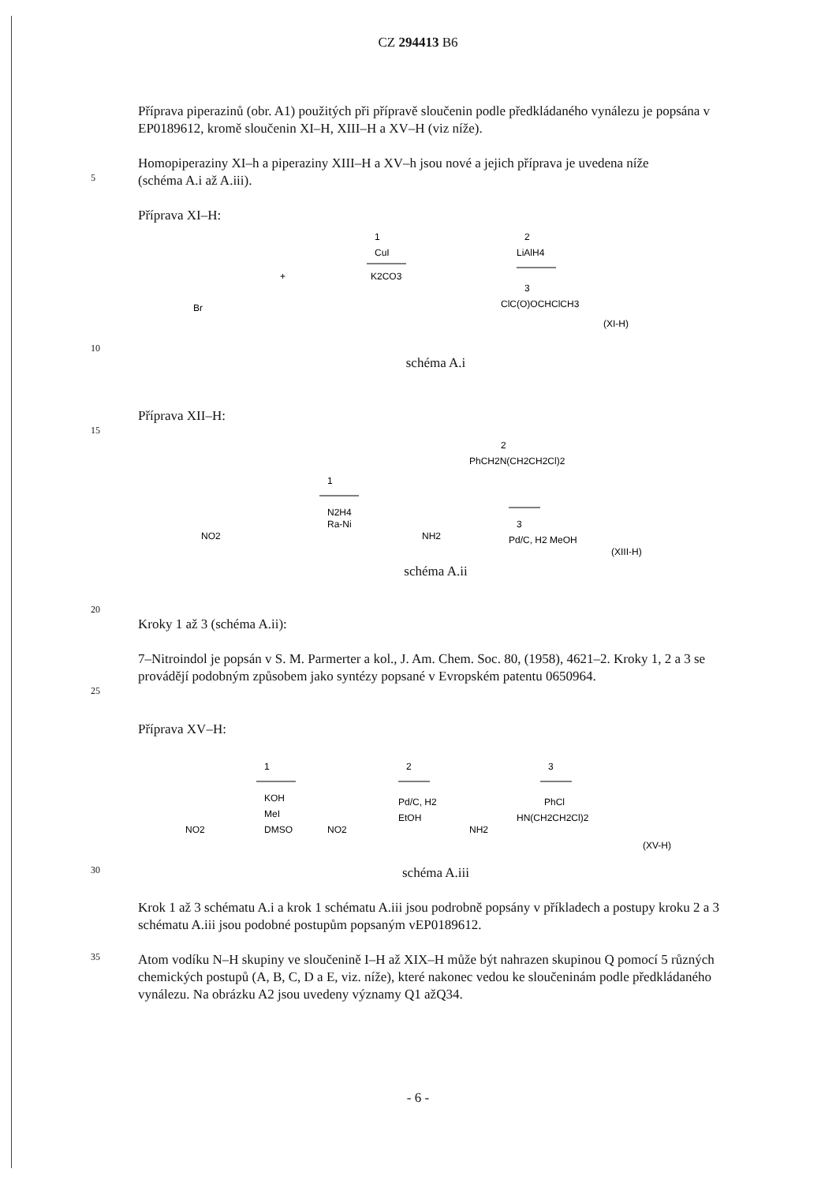CZ 294413 B6
Příprava piperazinů (obr. A1) použitých při přípravě sloučenin podle předkládaného vynálezu je popsána v EP0189612, kromě sloučenin XI–H, XIII–H a XV–H (viz níže).
Homopiperaziny XI–h a piperaziny XIII–H a XV–h jsou nové a jejich příprava je uvedena níže
5
(schéma A.i až A.iii).
Příprava XI–H:
Br
+
1
CuI
K2CO3
2
LiAlH4
3
ClC(O)OCHClCH3
(XI-H)
10
schéma A.i
Příprava XII–H:
15
NO2
1
N2H4
Ra-Ni
NH2
2
PhCH2N(CH2CH2Cl)2
3
Pd/C, H2 MeOH
(XIII-H)
schéma A.ii
20
Kroky 1 až 3 (schéma A.ii):
7–Nitroindol je popsán v S. M. Parmerter a kol., J. Am. Chem. Soc. 80, (1958), 4621–2. Kroky 1, 2 a 3 se provádějí podobným způsobem jako syntézy popsané v Evropském patentu 0650964.
25
Příprava XV–H:
NO2
1
KOH
MeI
DMSO
NO2
2
Pd/C, H2
EtOH
NH2
3
PhCl
HN(CH2CH2Cl)2
(XV-H)
30
schéma A.iii
Krok 1 až 3 schématu A.i a krok 1 schématu A.iii jsou podrobně popsány v příkladech a postupy kroku 2 a 3 schématu A.iii jsou podobné postupům popsaným vEP0189612.
35
Atom vodíku N–H skupiny ve sloučenině I–H až XIX–H může být nahrazen skupinou Q pomocí 5 různých chemických postupů (A, B, C, D a E, viz. níže), které nakonec vedou ke sloučeninám podle předkládaného vynálezu. Na obrázku A2 jsou uvedeny významy Q1 ažQ34.
- 6 -